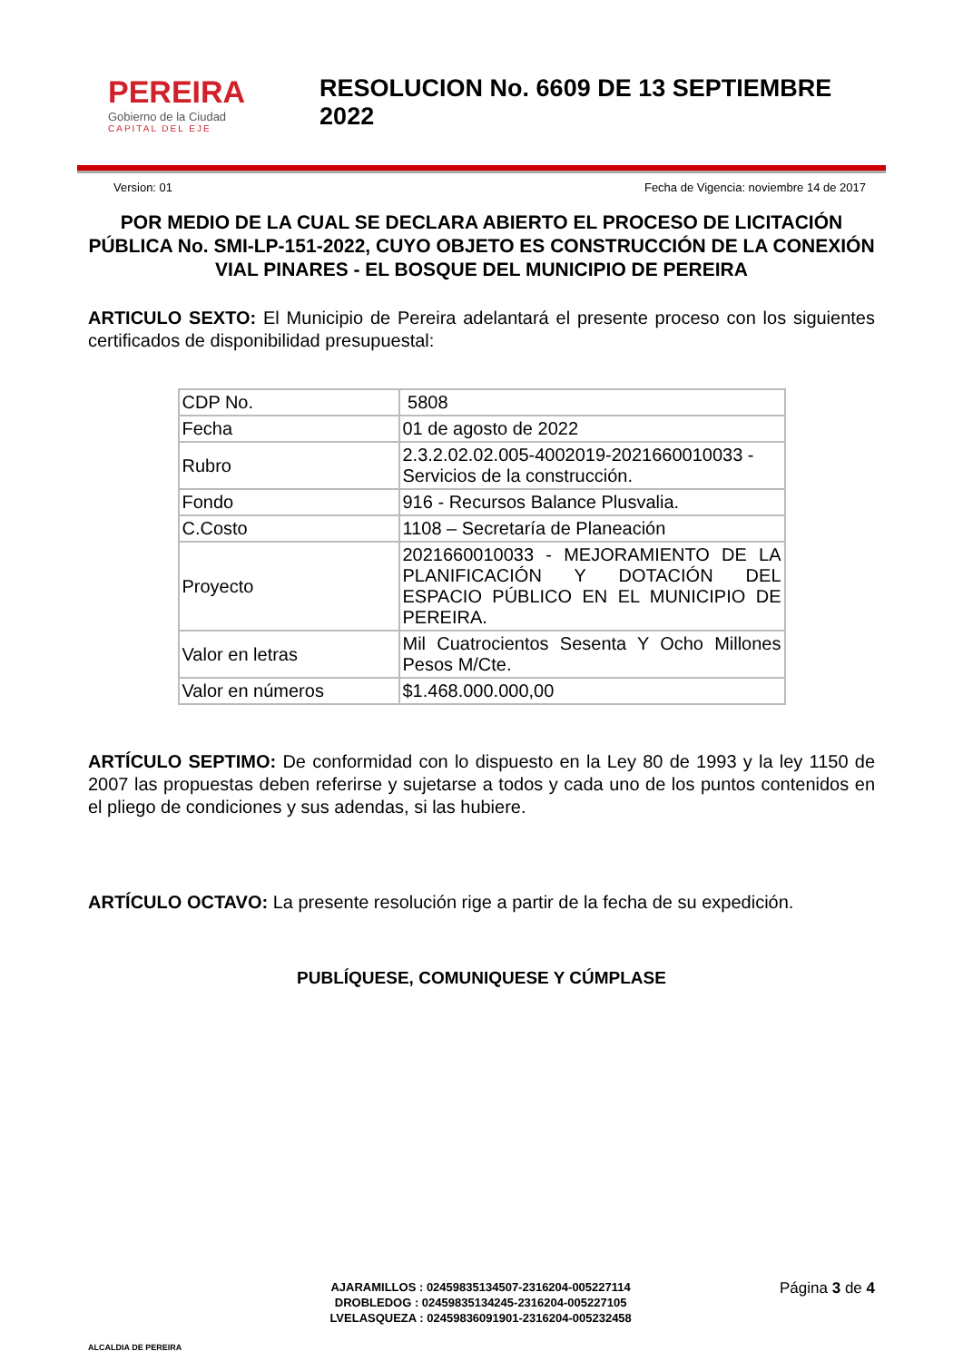PEREIRA
Gobierno de la Ciudad
CAPITAL DEL EJE
RESOLUCION No. 6609 DE 13 SEPTIEMBRE 2022
Version: 01 Fecha de Vigencia: noviembre 14 de 2017
POR MEDIO DE LA CUAL SE DECLARA ABIERTO EL PROCESO DE LICITACIÓN PÚBLICA No. SMI-LP-151-2022, CUYO OBJETO ES CONSTRUCCIÓN DE LA CONEXIÓN VIAL PINARES - EL BOSQUE DEL MUNICIPIO DE PEREIRA
ARTICULO SEXTO: El Municipio de Pereira adelantará el presente proceso con los siguientes certificados de disponibilidad presupuestal:
| CDP No. | 5808 |
| Fecha | 01 de agosto de 2022 |
| Rubro | 2.3.2.02.02.005-4002019-2021660010033 - Servicios de la construcción. |
| Fondo | 916 - Recursos Balance Plusvalia. |
| C.Costo | 1108 – Secretaría de Planeación |
| Proyecto | 2021660010033 - MEJORAMIENTO DE LA PLANIFICACIÓN Y DOTACIÓN DEL ESPACIO PÚBLICO EN EL MUNICIPIO DE PEREIRA. |
| Valor en letras | Mil Cuatrocientos Sesenta Y Ocho Millones Pesos M/Cte. |
| Valor en números | $1.468.000.000,00 |
ARTÍCULO SEPTIMO: De conformidad con lo dispuesto en la Ley 80 de 1993 y la ley 1150 de 2007 las propuestas deben referirse y sujetarse a todos y cada uno de los puntos contenidos en el pliego de condiciones y sus adendas, si las hubiere.
ARTÍCULO OCTAVO: La presente resolución rige a partir de la fecha de su expedición.
PUBLÍQUESE, COMUNIQUESE Y CÚMPLASE
ALCALDIA DE PEREIRA
AJARAMILLOS : 02459835134507-2316204-005227114
DROBLEDOG : 02459835134245-2316204-005227105
LVELASQUEZA : 02459836091901-2316204-005232458
Página 3 de 4